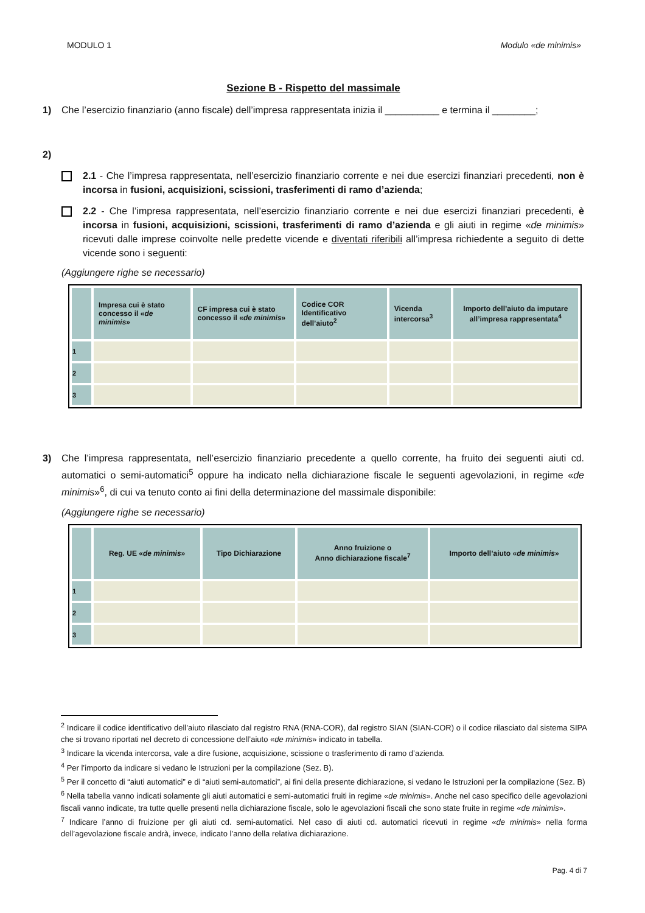MODULO 1 Modulo «de minimis»
Sezione B - Rispetto del massimale
1) Che l’esercizio finanziario (anno fiscale) dell’impresa rappresentata inizia il __________ e termina il ________;
2)
2.1 - Che l’impresa rappresentata, nell’esercizio finanziario corrente e nei due esercizi finanziari precedenti, non è incorsa in fusioni, acquisizioni, scissioni, trasferimenti di ramo d’azienda;
2.2 - Che l’impresa rappresentata, nell’esercizio finanziario corrente e nei due esercizi finanziari precedenti, è incorsa in fusioni, acquisizioni, scissioni, trasferimenti di ramo d’azienda e gli aiuti in regime «de minimis» ricevuti dalle imprese coinvolte nelle predette vicende e diventati riferibili all’impresa richiedente a seguito di dette vicende sono i seguenti:
(Aggiungere righe se necessario)
| | Impresa cui è stato concesso il « de minimis » | CF impresa cui è stato concesso il « de minimis » | Codice COR Identificativo dell’aiuto<sup>2</sup> | Vicenda intercorsa<sup>3</sup> | Importo dell’aiuto da imputare all’impresa rappresentata<sup>4</sup> |
| --- | --- | --- | --- | --- | --- |
| 1 | | | | | |
| 2 | | | | | |
| 3 | | | | | |
3) Che l’impresa rappresentata, nell’esercizio finanziario precedente a quello corrente, ha fruito dei seguenti aiuti cd. automatici o semi-automatici<sup>5</sup> oppure ha indicato nella dichiarazione fiscale le seguenti agevolazioni, in regime «de minimis»<sup>6</sup>, di cui va tenuto conto ai fini della determinazione del massimale disponibile:
(Aggiungere righe se necessario)
| | Reg. UE « de minimis » | Tipo Dichiarazione | Anno fruizione o Anno dichiarazione fiscale<sup>7</sup> | Importo dell’aiuto « de minimis » |
| --- | --- | --- | --- | --- |
| 1 | | | | |
| 2 | | | | |
| 3 | | | | |
<sup>2</sup> Indicare il codice identificativo dell’aiuto rilasciato dal registro RNA (RNA-COR), dal registro SIAN (SIAN-COR) o il codice rilasciato dal sistema SIPA che si trovano riportati nel decreto di concessione dell’aiuto «de minimis» indicato in tabella.
<sup>3</sup> Indicare la vicenda intercorsa, vale a dire fusione, acquisizione, scissione o trasferimento di ramo d’azienda.
<sup>4</sup> Per l’importo da indicare si vedano le Istruzioni per la compilazione (Sez. B).
<sup>5</sup> Per il concetto di “aiuti automatici” e di “aiuti semi-automatici”, ai fini della presente dichiarazione, si vedano le Istruzioni per la compilazione (Sez. B)
<sup>6</sup> Nella tabella vanno indicati solamente gli aiuti automatici e semi-automatici fruiti in regime «de minimis». Anche nel caso specifico delle agevolazioni fiscali vanno indicate, tra tutte quelle presenti nella dichiarazione fiscale, solo le agevolazioni fiscali che sono state fruite in regime «de minimis».
<sup>7</sup> Indicare l’anno di fruizione per gli aiuti cd. semi-automatici. Nel caso di aiuti cd. automatici ricevuti in regime «de minimis» nella forma dell’agevolazione fiscale andrà, invece, indicato l’anno della relativa dichiarazione.
Pag. 4 di 7